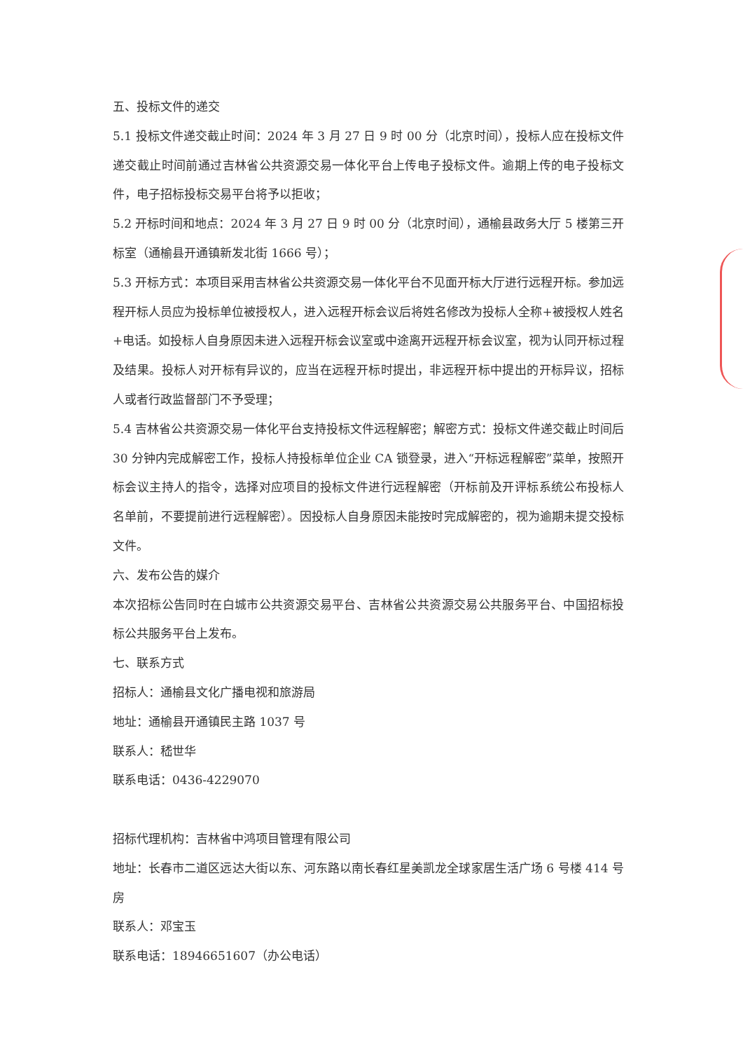五、投标文件的递交
5.1 投标文件递交截止时间：2024 年 3 月 27 日 9 时 00 分（北京时间），投标人应在投标文件递交截止时间前通过吉林省公共资源交易一体化平台上传电子投标文件。逾期上传的电子投标文件，电子招标投标交易平台将予以拒收；
5.2 开标时间和地点：2024 年 3 月 27 日 9 时 00 分（北京时间），通榆县政务大厅 5 楼第三开标室（通榆县开通镇新发北街 1666 号）；
5.3 开标方式：本项目采用吉林省公共资源交易一体化平台不见面开标大厅进行远程开标。参加远程开标人员应为投标单位被授权人，进入远程开标会议后将姓名修改为投标人全称+被授权人姓名+电话。如投标人自身原因未进入远程开标会议室或中途离开远程开标会议室，视为认同开标过程及结果。投标人对开标有异议的，应当在远程开标时提出，非远程开标中提出的开标异议，招标人或者行政监督部门不予受理；
5.4 吉林省公共资源交易一体化平台支持投标文件远程解密；解密方式：投标文件递交截止时间后 30 分钟内完成解密工作，投标人持投标单位企业 CA 锁登录，进入“开标远程解密”菜单，按照开标会议主持人的指令，选择对应项目的投标文件进行远程解密（开标前及开评标系统公布投标人名单前，不要提前进行远程解密）。因投标人自身原因未能按时完成解密的，视为逾期未提交投标文件。
六、发布公告的媒介
本次招标公告同时在白城市公共资源交易平台、吉林省公共资源交易公共服务平台、中国招标投标公共服务平台上发布。
七、联系方式
招标人：通榆县文化广播电视和旅游局
地址：通榆县开通镇民主路 1037 号
联系人：嵇世华
联系电话：0436-4229070
招标代理机构：吉林省中鸿项目管理有限公司
地址：长春市二道区远达大街以东、河东路以南长春红星美凯龙全球家居生活广场 6 号楼 414 号房
联系人：邓宝玉
联系电话：18946651607（办公电话）